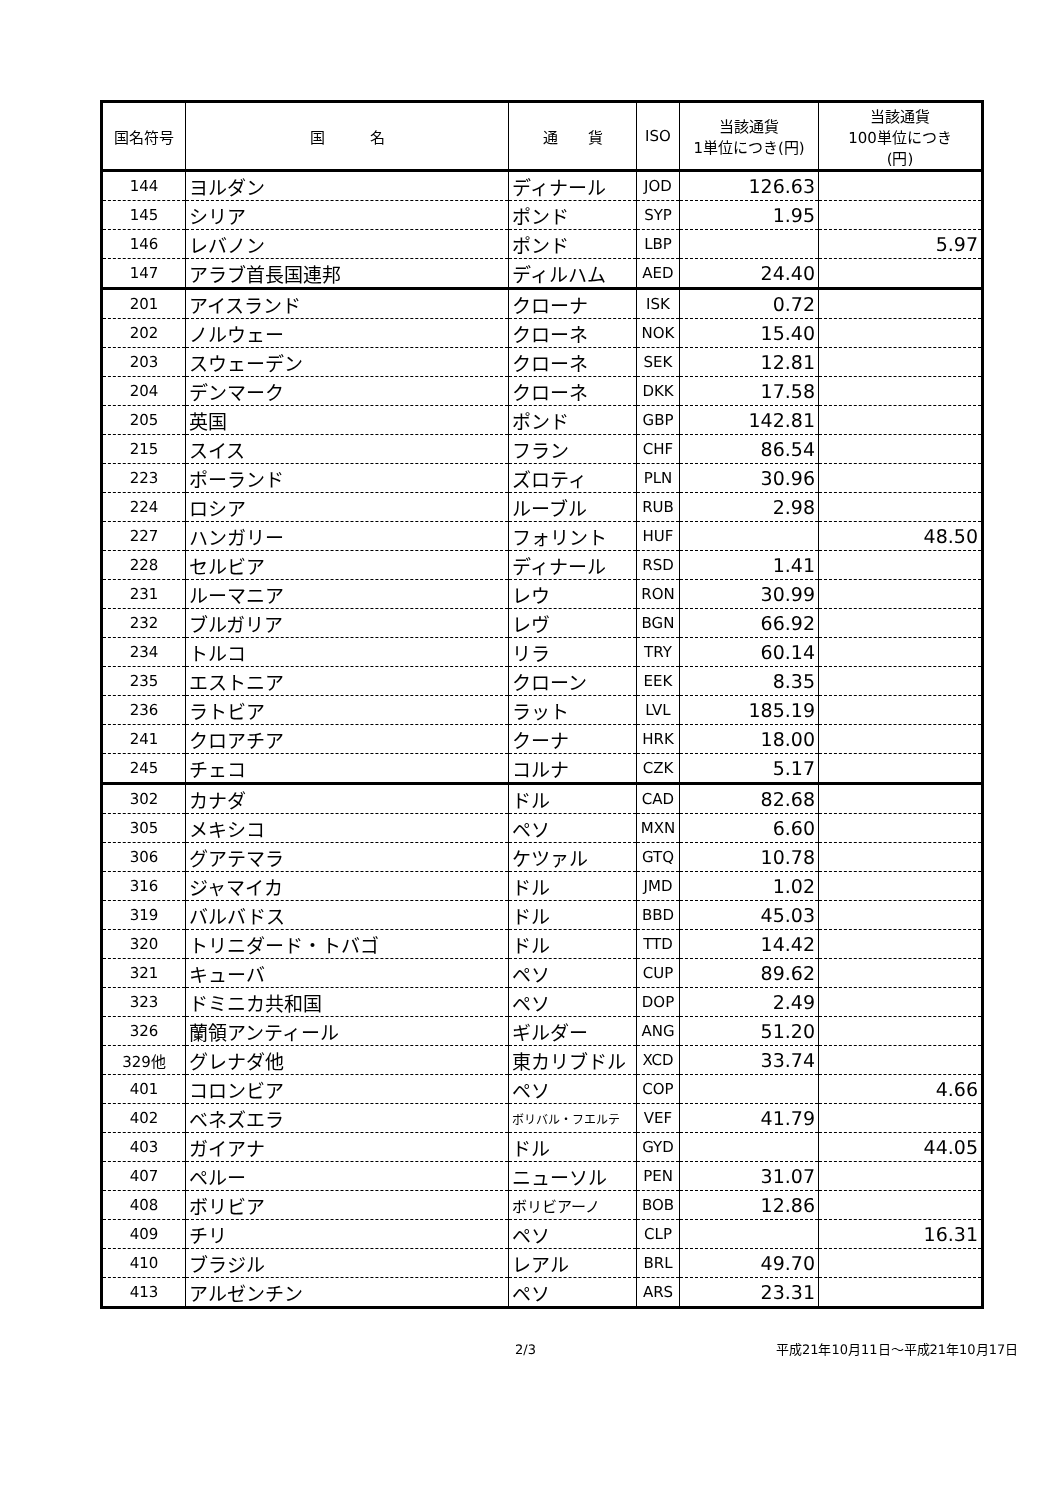| 国名符号 | 国 名 | 通 貨 | ISO | 当該通貨 1単位につき(円) | 当該通貨 100単位につき (円) |
| --- | --- | --- | --- | --- | --- |
| 144 | ヨルダン | ディナール | JOD | 126.63 | |
| 145 | シリア | ポンド | SYP | 1.95 | |
| 146 | レバノン | ポンド | LBP | | 5.97 |
| 147 | アラブ首長国連邦 | ディルハム | AED | 24.40 | |
| 201 | アイスランド | クローナ | ISK | 0.72 | |
| 202 | ノルウェー | クローネ | NOK | 15.40 | |
| 203 | スウェーデン | クローネ | SEK | 12.81 | |
| 204 | デンマーク | クローネ | DKK | 17.58 | |
| 205 | 英国 | ポンド | GBP | 142.81 | |
| 215 | スイス | フラン | CHF | 86.54 | |
| 223 | ポーランド | ズロティ | PLN | 30.96 | |
| 224 | ロシア | ルーブル | RUB | 2.98 | |
| 227 | ハンガリー | フォリント | HUF | | 48.50 |
| 228 | セルビア | ディナール | RSD | 1.41 | |
| 231 | ルーマニア | レウ | RON | 30.99 | |
| 232 | ブルガリア | レヴ | BGN | 66.92 | |
| 234 | トルコ | リラ | TRY | 60.14 | |
| 235 | エストニア | クローン | EEK | 8.35 | |
| 236 | ラトビア | ラット | LVL | 185.19 | |
| 241 | クロアチア | クーナ | HRK | 18.00 | |
| 245 | チェコ | コルナ | CZK | 5.17 | |
| 302 | カナダ | ドル | CAD | 82.68 | |
| 305 | メキシコ | ペソ | MXN | 6.60 | |
| 306 | グアテマラ | ケツァル | GTQ | 10.78 | |
| 316 | ジャマイカ | ドル | JMD | 1.02 | |
| 319 | バルバドス | ドル | BBD | 45.03 | |
| 320 | トリニダード・トバゴ | ドル | TTD | 14.42 | |
| 321 | キューバ | ペソ | CUP | 89.62 | |
| 323 | ドミニカ共和国 | ペソ | DOP | 2.49 | |
| 326 | 蘭領アンティール | ギルダー | ANG | 51.20 | |
| 329他 | グレナダ他 | 東カリブドル | XCD | 33.74 | |
| 401 | コロンビア | ペソ | COP | | 4.66 |
| 402 | ベネズエラ | ボリバル・フエルテ | VEF | 41.79 | |
| 403 | ガイアナ | ドル | GYD | | 44.05 |
| 407 | ペルー | ニューソル | PEN | 31.07 | |
| 408 | ボリビア | ボリビアーノ | BOB | 12.86 | |
| 409 | チリ | ペソ | CLP | | 16.31 |
| 410 | ブラジル | レアル | BRL | 49.70 | |
| 413 | アルゼンチン | ペソ | ARS | 23.31 | |
2/3 平成21年10月11日～平成21年10月17日